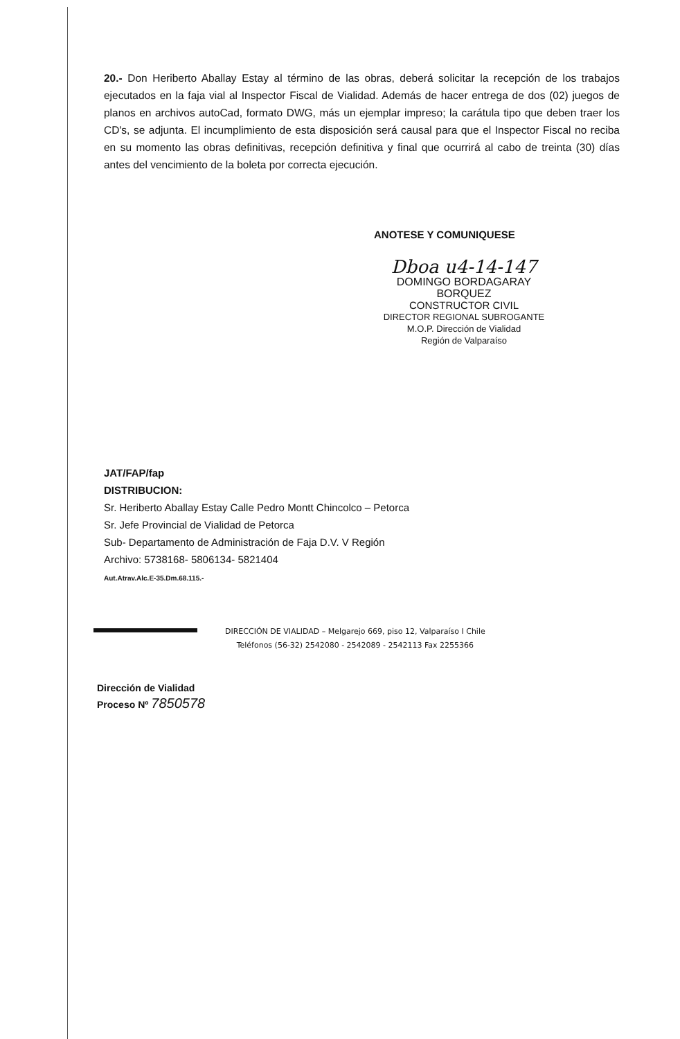20.- Don Heriberto Aballay Estay al término de las obras, deberá solicitar la recepción de los trabajos ejecutados en la faja vial al Inspector Fiscal de Vialidad. Además de hacer entrega de dos (02) juegos de planos en archivos autoCad, formato DWG, más un ejemplar impreso; la carátula tipo que deben traer los CD's, se adjunta. El incumplimiento de esta disposición será causal para que el Inspector Fiscal no reciba en su momento las obras definitivas, recepción definitiva y final que ocurrirá al cabo de treinta (30) días antes del vencimiento de la boleta por correcta ejecución.
ANOTESE Y COMUNIQUESE
Dboa u4-14-147
DOMINGO BORDAGARAY BORQUEZ
CONSTRUCTOR CIVIL
DIRECTOR REGIONAL SUBROGANTE
M.O.P. Dirección de Vialidad
Región de Valparaíso
JAT/FAP/fap
DISTRIBUCION:
Sr. Heriberto Aballay Estay Calle Pedro Montt Chincolco – Petorca
Sr. Jefe Provincial de Vialidad de Petorca
Sub- Departamento de Administración de Faja D.V. V Región
Archivo: 5738168- 5806134- 5821404
Aut.Atrav.Alc.E-35.Dm.68.115.-
DIRECCIÓN DE VIALIDAD – Melgarejo 669, piso 12, Valparaíso I Chile
Teléfonos (56-32) 2542080 - 2542089 - 2542113 Fax 2255366
Dirección de Vialidad
Proceso Nº 7850578